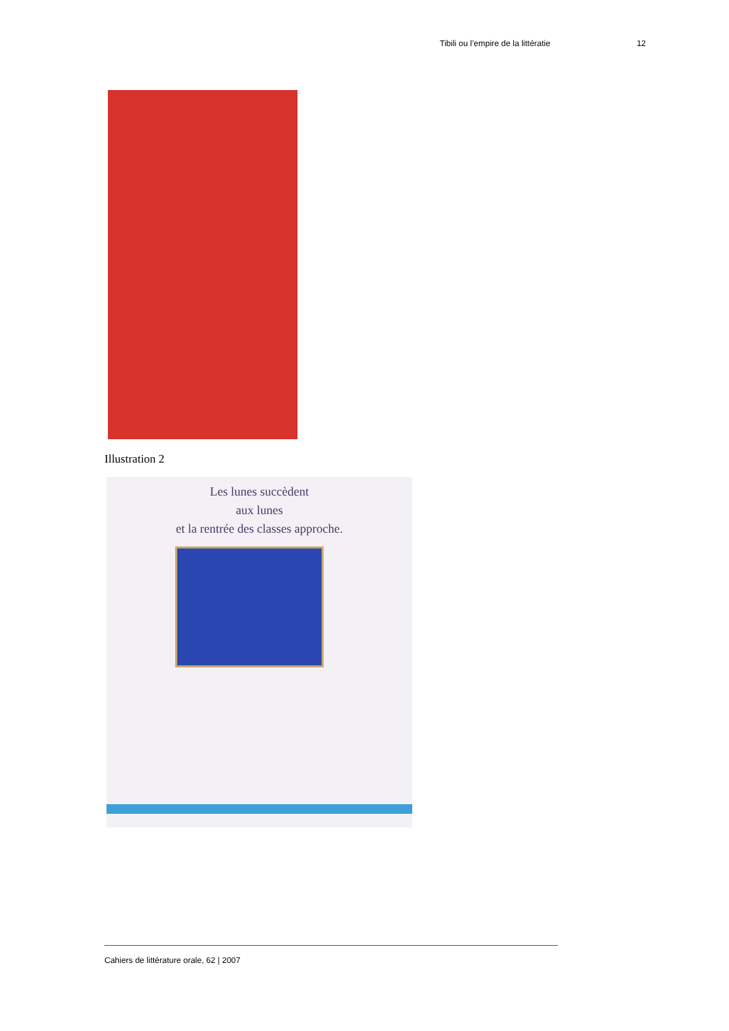Tibili ou l’empire de la littératie 12
Illustration 2
Les lunes succèdent
aux lunes
et la rentrée des classes approche.
Cahiers de littérature orale, 62 | 2007